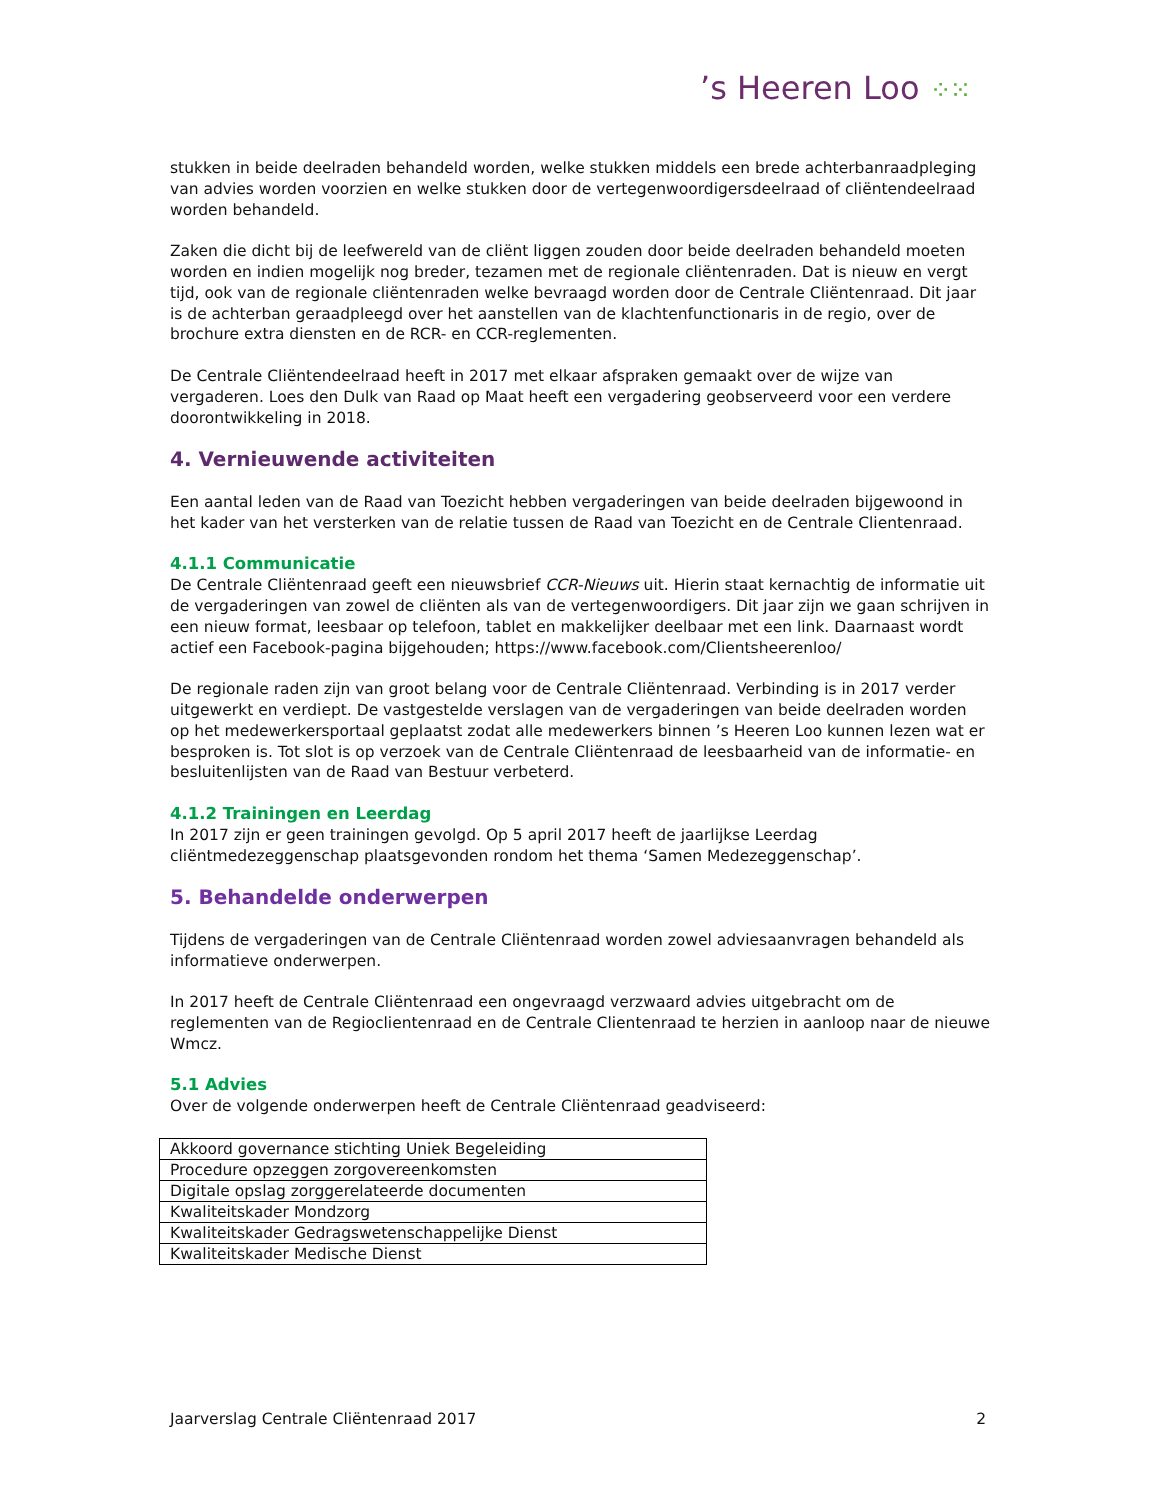’s Heeren Loo ⁘⁙
stukken in beide deelraden behandeld worden, welke stukken middels een brede achterbanraadpleging van advies worden voorzien en welke stukken door de vertegenwoordigersdeelraad of cliëntendeelraad worden behandeld.
Zaken die dicht bij de leefwereld van de cliënt liggen zouden door beide deelraden behandeld moeten worden en indien mogelijk nog breder, tezamen met de regionale cliëntenraden. Dat is nieuw en vergt tijd, ook van de regionale cliëntenraden welke bevraagd worden door de Centrale Cliëntenraad. Dit jaar is de achterban geraadpleegd over het aanstellen van de klachtenfunctionaris in de regio, over de brochure extra diensten en de RCR- en CCR-reglementen.
De Centrale Cliëntendeelraad heeft in 2017 met elkaar afspraken gemaakt over de wijze van vergaderen. Loes den Dulk van Raad op Maat heeft een vergadering geobserveerd voor een verdere doorontwikkeling in 2018.
4. Vernieuwende activiteiten
Een aantal leden van de Raad van Toezicht hebben vergaderingen van beide deelraden bijgewoond in het kader van het versterken van de relatie tussen de Raad van Toezicht en de Centrale Clientenraad.
4.1.1 Communicatie
De Centrale Cliëntenraad geeft een nieuwsbrief CCR-Nieuws uit. Hierin staat kernachtig de informatie uit de vergaderingen van zowel de cliënten als van de vertegenwoordigers. Dit jaar zijn we gaan schrijven in een nieuw format, leesbaar op telefoon, tablet en makkelijker deelbaar met een link. Daarnaast wordt actief een Facebook-pagina bijgehouden; https://www.facebook.com/Clientsheerenloo/
De regionale raden zijn van groot belang voor de Centrale Cliëntenraad. Verbinding is in 2017 verder uitgewerkt en verdiept. De vastgestelde verslagen van de vergaderingen van beide deelraden worden op het medewerkersportaal geplaatst zodat alle medewerkers binnen ’s Heeren Loo kunnen lezen wat er besproken is. Tot slot is op verzoek van de Centrale Cliëntenraad de leesbaarheid van de informatie- en besluitenlijsten van de Raad van Bestuur verbeterd.
4.1.2 Trainingen en Leerdag
In 2017 zijn er geen trainingen gevolgd. Op 5 april 2017 heeft de jaarlijkse Leerdag cliëntmedezeggenschap plaatsgevonden rondom het thema ‘Samen Medezeggenschap’.
5. Behandelde onderwerpen
Tijdens de vergaderingen van de Centrale Cliëntenraad worden zowel adviesaanvragen behandeld als informatieve onderwerpen.
In 2017 heeft de Centrale Cliëntenraad een ongevraagd verzwaard advies uitgebracht om de reglementen van de Regioclientenraad en de Centrale Clientenraad te herzien in aanloop naar de nieuwe Wmcz.
5.1 Advies
Over de volgende onderwerpen heeft de Centrale Cliëntenraad geadviseerd:
| Akkoord governance stichting Uniek Begeleiding |
| Procedure opzeggen zorgovereenkomsten |
| Digitale opslag zorggerelateerde documenten |
| Kwaliteitskader Mondzorg |
| Kwaliteitskader Gedragswetenschappelijke Dienst |
| Kwaliteitskader Medische Dienst |
Jaarverslag Centrale Cliëntenraad 2017 2